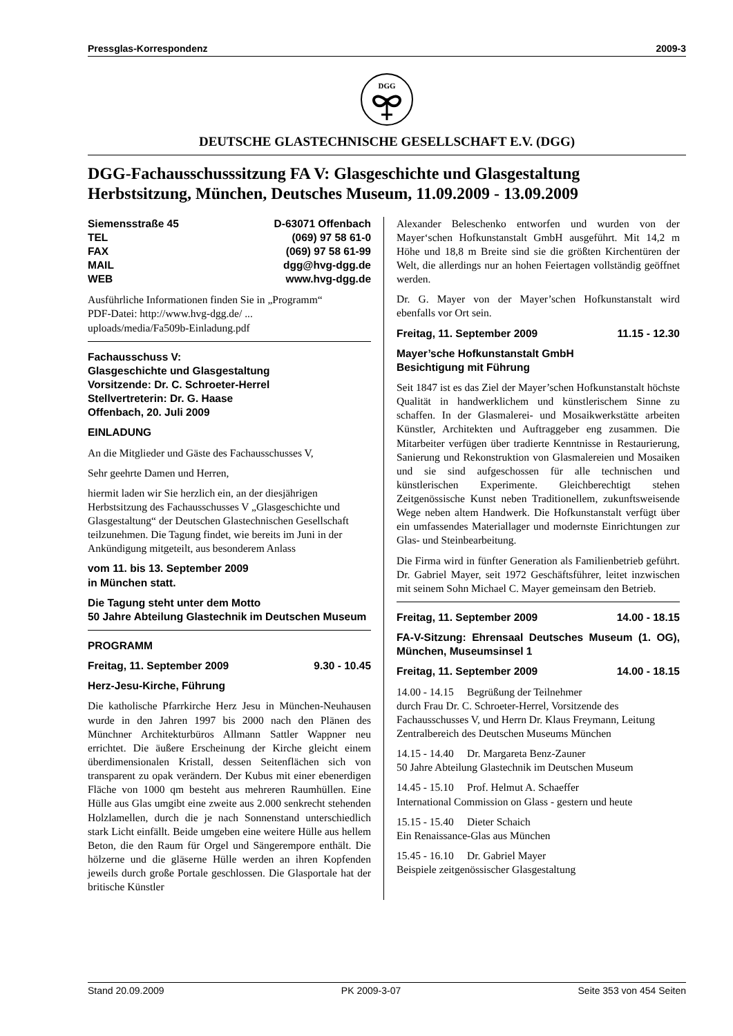Pressglas-Korrespondenz 2009-3
DGG
DEUTSCHE GLASTECHNISCHE GESELLSCHAFT E.V. (DGG)
DGG-Fachausschusssitzung FA V: Glasgeschichte und Glasgestaltung
Herbstsitzung, München, Deutsches Museum, 11.09.2009 - 13.09.2009
Siemensstraße 45 D-63071 Offenbach
TEL (069) 97 58 61-0
FAX (069) 97 58 61-99
MAIL dgg@hvg-dgg.de
WEB www.hvg-dgg.de
Ausführliche Informationen finden Sie in „Programm“
PDF-Datei: http://www.hvg-dgg.de/ ...
uploads/media/Fa509b-Einladung.pdf
Fachausschuss V:
Glasgeschichte und Glasgestaltung
Vorsitzende: Dr. C. Schroeter-Herrel
Stellvertreterin: Dr. G. Haase
Offenbach, 20. Juli 2009
EINLADUNG
An die Mitglieder und Gäste des Fachausschusses V,
Sehr geehrte Damen und Herren,
hiermit laden wir Sie herzlich ein, an der diesjährigen Herbstsitzung des Fachausschusses V „Glasgeschichte und Glasgestaltung“ der Deutschen Glastechnischen Gesellschaft teilzunehmen. Die Tagung findet, wie bereits im Juni in der Ankündigung mitgeteilt, aus besonderem Anlass
vom 11. bis 13. September 2009
in München statt.
Die Tagung steht unter dem Motto
50 Jahre Abteilung Glastechnik im Deutschen Museum
PROGRAMM
Freitag, 11. September 2009 9.30 - 10.45
Herz-Jesu-Kirche, Führung
Die katholische Pfarrkirche Herz Jesu in München-Neuhausen wurde in den Jahren 1997 bis 2000 nach den Plänen des Münchner Architekturbüros Allmann Sattler Wappner neu errichtet. Die äußere Erscheinung der Kirche gleicht einem überdimensionalen Kristall, dessen Seitenflächen sich von transparent zu opak verändern. Der Kubus mit einer ebenerdigen Fläche von 1000 qm besteht aus mehreren Raumhüllen. Eine Hülle aus Glas umgibt eine zweite aus 2.000 senkrecht stehenden Holzlamellen, durch die je nach Sonnenstand unterschiedlich stark Licht einfällt. Beide umgeben eine weitere Hülle aus hellem Beton, die den Raum für Orgel und Sängerempore enthält. Die hölzerne und die gläserne Hülle werden an ihren Kopfenden jeweils durch große Portale geschlossen. Die Glasportale hat der britische Künstler
Alexander Beleschenko entworfen und wurden von der Mayer‘schen Hofkunstanstalt GmbH ausgeführt. Mit 14,2 m Höhe und 18,8 m Breite sind sie die größten Kirchentüren der Welt, die allerdings nur an hohen Feiertagen vollständig geöffnet werden.
Dr. G. Mayer von der Mayer’schen Hofkunstanstalt wird ebenfalls vor Ort sein.
Freitag, 11. September 2009 11.15 - 12.30
Mayer’sche Hofkunstanstalt GmbH
Besichtigung mit Führung
Seit 1847 ist es das Ziel der Mayer’schen Hofkunstanstalt höchste Qualität in handwerklichem und künstlerischem Sinne zu schaffen. In der Glasmalerei- und Mosaikwerkstätte arbeiten Künstler, Architekten und Auftraggeber eng zusammen. Die Mitarbeiter verfügen über tradierte Kenntnisse in Restaurierung, Sanierung und Rekonstruktion von Glasmalereien und Mosaiken und sie sind aufgeschossen für alle technischen und künstlerischen Experimente. Gleichberechtigt stehen Zeitgenössische Kunst neben Traditionellem, zukunftsweisende Wege neben altem Handwerk. Die Hofkunstanstalt verfügt über ein umfassendes Materiallager und modernste Einrichtungen zur Glas- und Steinbearbeitung.
Die Firma wird in fünfter Generation als Familienbetrieb geführt. Dr. Gabriel Mayer, seit 1972 Geschäftsführer, leitet inzwischen mit seinem Sohn Michael C. Mayer gemeinsam den Betrieb.
Freitag, 11. September 2009 14.00 - 18.15
FA-V-Sitzung: Ehrensaal Deutsches Museum (1. OG), München, Museumsinsel 1
Freitag, 11. September 2009 14.00 - 18.15
14.00 - 14.15 Begrüßung der Teilnehmer
durch Frau Dr. C. Schroeter-Herrel, Vorsitzende des Fachausschusses V, und Herrn Dr. Klaus Freymann, Leitung Zentralbereich des Deutschen Museums München
14.15 - 14.40 Dr. Margareta Benz-Zauner
50 Jahre Abteilung Glastechnik im Deutschen Museum
14.45 - 15.10 Prof. Helmut A. Schaeffer
International Commission on Glass - gestern und heute
15.15 - 15.40 Dieter Schaich
Ein Renaissance-Glas aus München
15.45 - 16.10 Dr. Gabriel Mayer
Beispiele zeitgenössischer Glasgestaltung
Stand 20.09.2009 PK 2009-3-07 Seite 353 von 454 Seiten